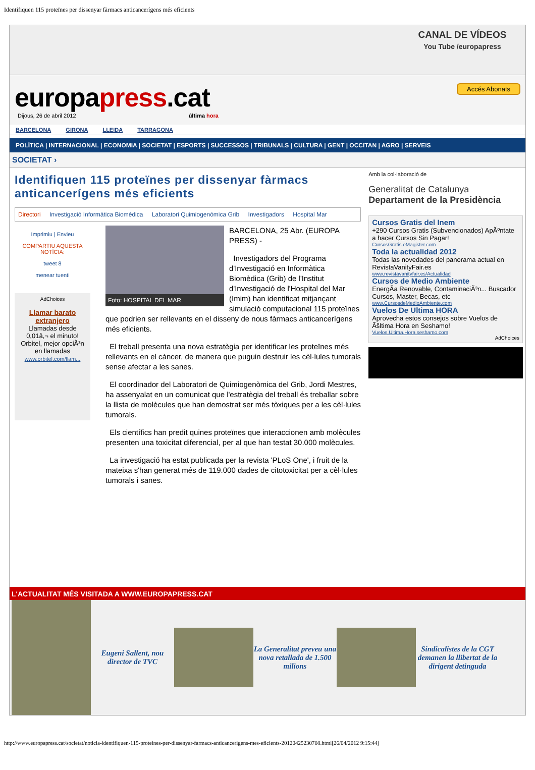Identifiquen 115 proteïnes per dissenyar fàrmacs anticancerígens més eficients
CANAL DE VÍDEOS
You Tube /europapress
Accés Abonats
europapress.cat
Dijous, 26 de abril 2012 última hora
BARCELONA GIRONA LLEIDA TARRAGONA
POLÍTICA | INTERNACIONAL | ECONOMIA | SOCIETAT | ESPORTS | SUCCESSOS | TRIBUNALS | CULTURA | GENT | OCCITAN | AGRO | SERVEIS
SOCIETAT ›
Identifiquen 115 proteïnes per dissenyar fàrmacs anticancerígens més eficients
Directori Investigació Informàtica Biomèdica Laboratori Quimiogenòmica Grib Investigadors Hospital Mar
Imprimiu | Envieu
COMPARTIU AQUESTA NOTÍCIA:
tweet 8
menear tuenti
AdChoices
Llamar barato extranjero
Llamadas desde 0,01â,¬ el minuto! Orbitel, mejor opciÃ³n en llamadas
www.orbitel.com/llam...
Foto: HOSPITAL DEL MAR
BARCELONA, 25 Abr. (EUROPA PRESS) -
Investigadors del Programa d'Investigació en Informàtica Biomèdica (Grib) de l'Institut d'Investigació de l'Hospital del Mar (Imim) han identificat mitjançant simulació computacional 115 proteïnes que podrien ser rellevants en el disseny de nous fàrmacs anticancerígens més eficients.
El treball presenta una nova estratègia per identificar les proteïnes més rellevants en el càncer, de manera que puguin destruir les cèl·lules tumorals sense afectar a les sanes.
El coordinador del Laboratori de Quimiogenòmica del Grib, Jordi Mestres, ha assenyalat en un comunicat que l'estratègia del treball és treballar sobre la llista de molècules que han demostrat ser més tòxiques per a les cèl·lules tumorals.
Els científics han predit quines proteïnes que interaccionen amb molècules presenten una toxicitat diferencial, per al que han testat 30.000 molècules.
La investigació ha estat publicada per la revista 'PLoS One', i fruit de la mateixa s'han generat més de 119.000 dades de citotoxicitat per a cèl·lules tumorals i sanes.
Amb la col·laboració de
Generalitat de Catalunya
Departament de la Presidència
Cursos Gratis del Inem
+290 Cursos Gratis (Subvencionados) ApÃºntate a hacer Cursos Sin Pagar!
CursosGratis.eMagister.com
Toda la actualidad 2012
Todas las novedades del panorama actual en RevistaVanityFair.es
www.revistavanityfair.es/Actualidad
Cursos de Medio Ambiente
EnergÃa Renovable, ContaminaciÃ³n... Buscador Cursos, Master, Becas, etc
www.CursosdeMedioAmbiente.com
Vuelos De Ultima HORA
Aprovecha estos consejos sobre Vuelos de Ãšltima Hora en Seshamo!
Vuelos.Ultima.Hora.seshamo.com
AdChoices
L'ACTUALITAT MÉS VISITADA A WWW.EUROPAPRESS.CAT
Eugeni Sallent, nou director de TVC
La Generalitat preveu una nova retallada de 1.500 milions
Sindicalistes de la CGT demanen la llibertat de la dirigent detinguda
http://www.europapress.cat/societat/noticia-identifiquen-115-proteines-per-dissenyar-farmacs-anticancerigens-mes-eficients-20120425230708.html[26/04/2012 9:15:44]